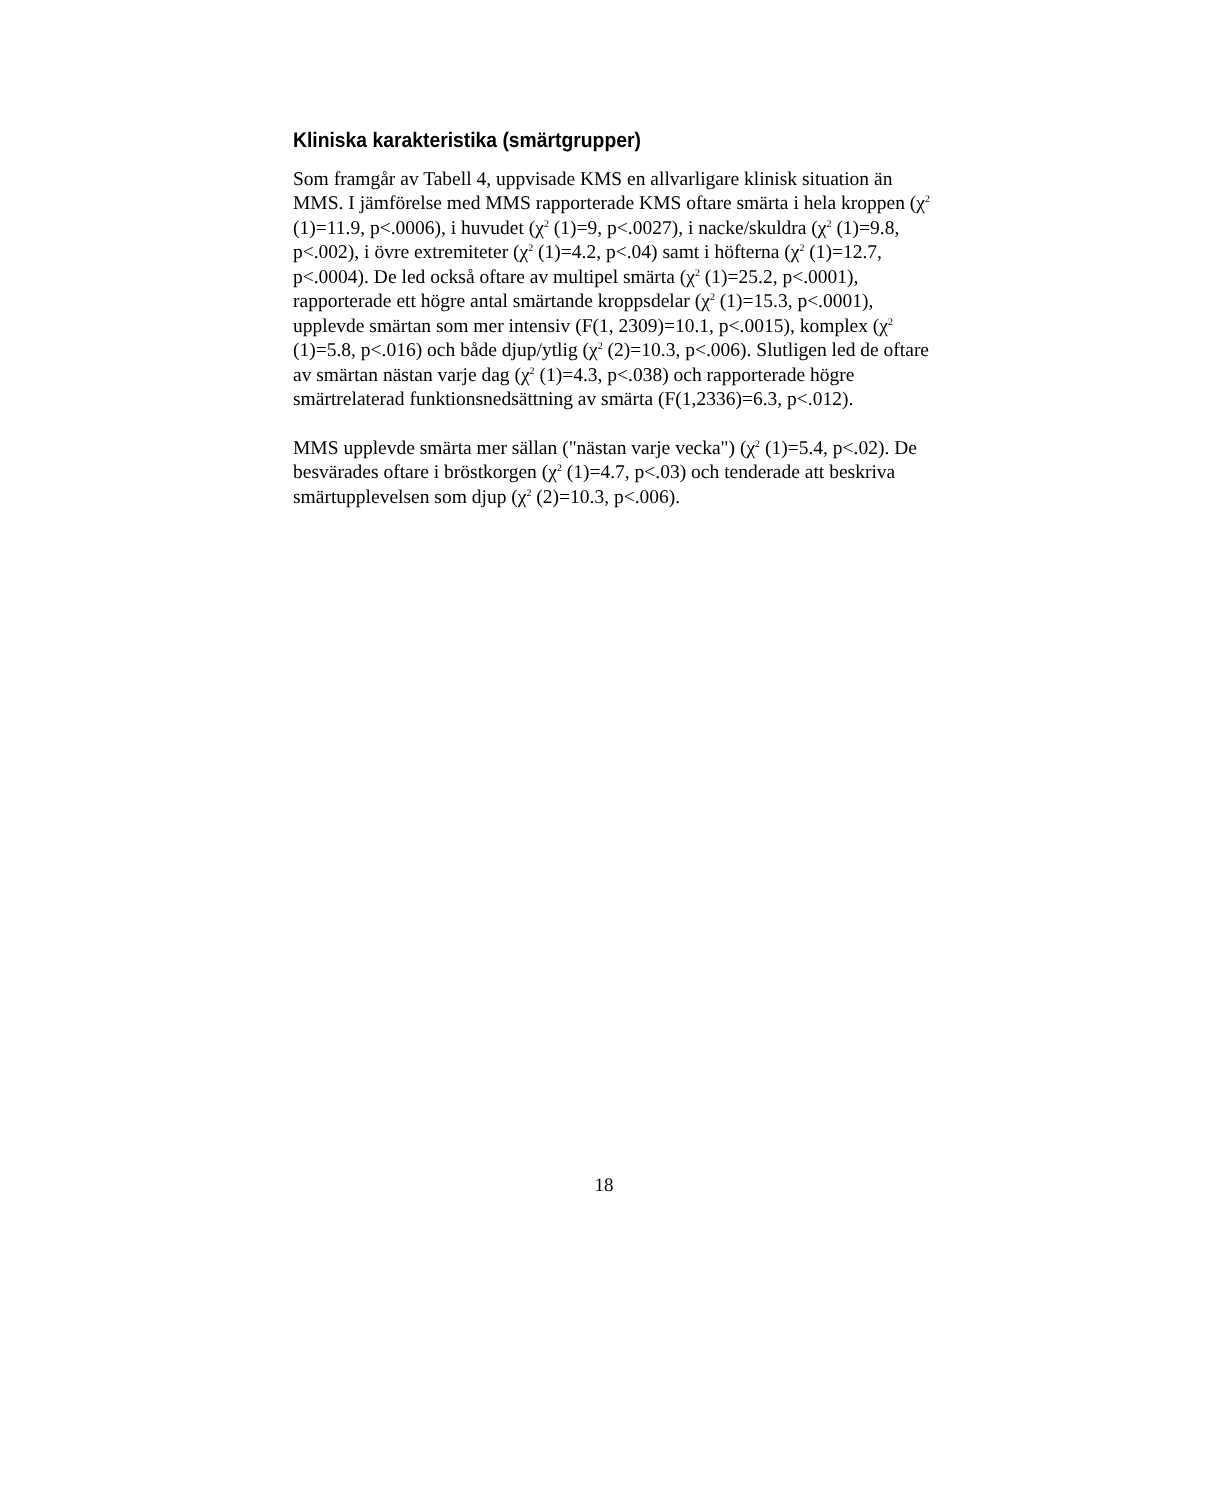Kliniska karakteristika (smärtgrupper)
Som framgår av Tabell 4, uppvisade KMS en allvarligare klinisk situation än MMS. I jämförelse med MMS rapporterade KMS oftare smärta i hela kroppen (χ<sup>2</sup> (1)=11.9, p<.0006), i huvudet (χ<sup>2</sup> (1)=9, p<.0027), i nacke/skuldra (χ<sup>2</sup> (1)=9.8, p<.002), i övre extremiteter (χ<sup>2</sup> (1)=4.2, p<.04) samt i höfterna (χ<sup>2</sup> (1)=12.7, p<.0004). De led också oftare av multipel smärta (χ<sup>2</sup> (1)=25.2, p<.0001), rapporterade ett högre antal smärtande kroppsdelar (χ<sup>2</sup> (1)=15.3, p<.0001), upplevde smärtan som mer intensiv (F(1, 2309)=10.1, p<.0015), komplex (χ<sup>2</sup> (1)=5.8, p<.016) och både djup/ytlig (χ<sup>2</sup> (2)=10.3, p<.006). Slutligen led de oftare av smärtan nästan varje dag (χ<sup>2</sup> (1)=4.3, p<.038) och rapporterade högre smärtrelaterad funktionsnedsättning av smärta (F(1,2336)=6.3, p<.012).
MMS upplevde smärta mer sällan ("nästan varje vecka") (χ<sup>2</sup> (1)=5.4, p<.02). De besvärades oftare i bröstkorgen (χ<sup>2</sup> (1)=4.7, p<.03) och tenderade att beskriva smärtupplevelsen som djup (χ<sup>2</sup> (2)=10.3, p<.006).
18